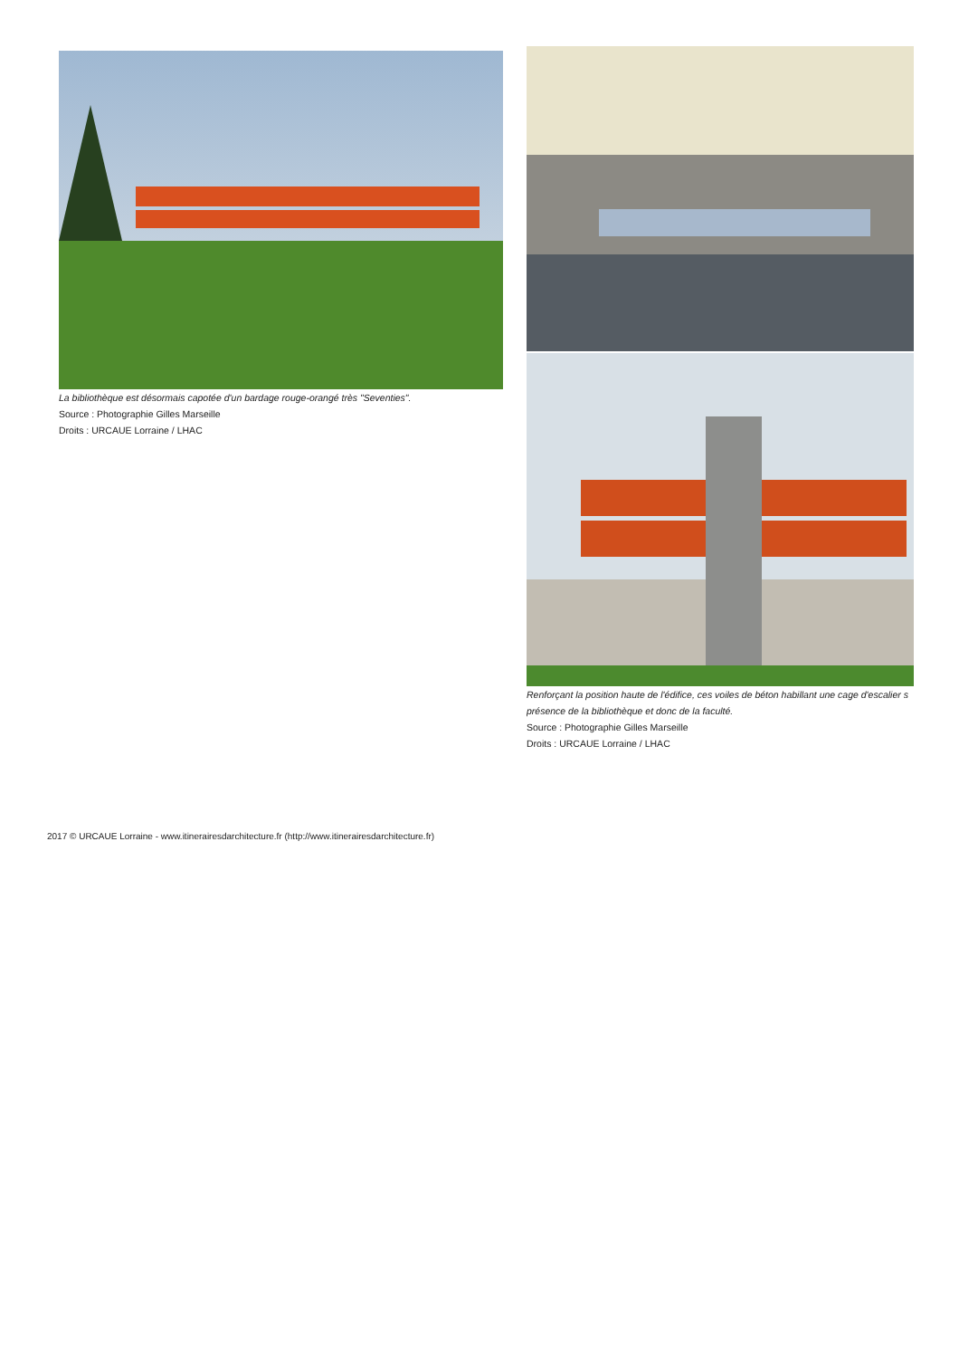La bibliothèque est désormais capotée d'un bardage rouge-orangé très "Seventies".
Source : Photographie Gilles Marseille
Droits : URCAUE Lorraine / LHAC
Renforçant la position haute de l'édifice, ces voiles de béton habillant une cage d'escalier s
présence de la bibliothèque et donc de la faculté.
Source : Photographie Gilles Marseille
Droits : URCAUE Lorraine / LHAC
2017 © URCAUE Lorraine - www.itinerairesdarchitecture.fr (http://www.itinerairesdarchitecture.fr)